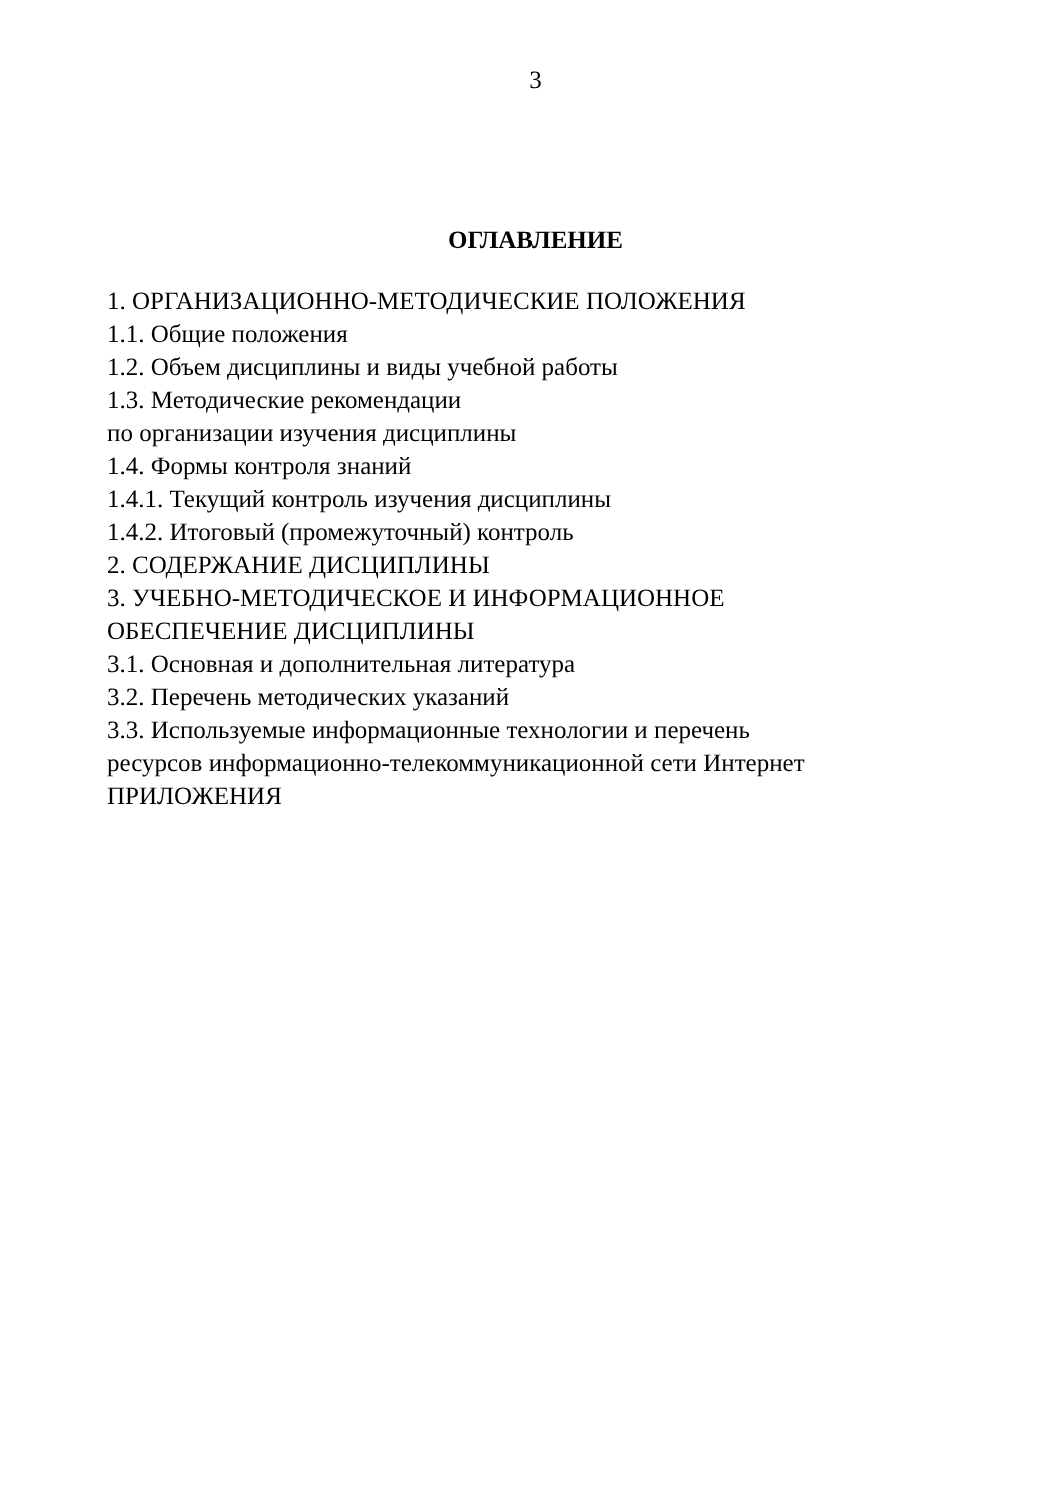3
ОГЛАВЛЕНИЕ
1. ОРГАНИЗАЦИОННО-МЕТОДИЧЕСКИЕ ПОЛОЖЕНИЯ
1.1. Общие положения
1.2. Объем дисциплины и виды учебной работы
1.3. Методические рекомендации
по организации изучения дисциплины
1.4. Формы контроля знаний
1.4.1. Текущий контроль изучения дисциплины
1.4.2. Итоговый (промежуточный) контроль
2. СОДЕРЖАНИЕ ДИСЦИПЛИНЫ
3. УЧЕБНО-МЕТОДИЧЕСКОЕ И ИНФОРМАЦИОННОЕ
ОБЕСПЕЧЕНИЕ ДИСЦИПЛИНЫ
3.1. Основная и дополнительная литература
3.2. Перечень методических указаний
3.3. Используемые информационные технологии и перечень
ресурсов информационно-телекоммуникационной сети Интернет
ПРИЛОЖЕНИЯ